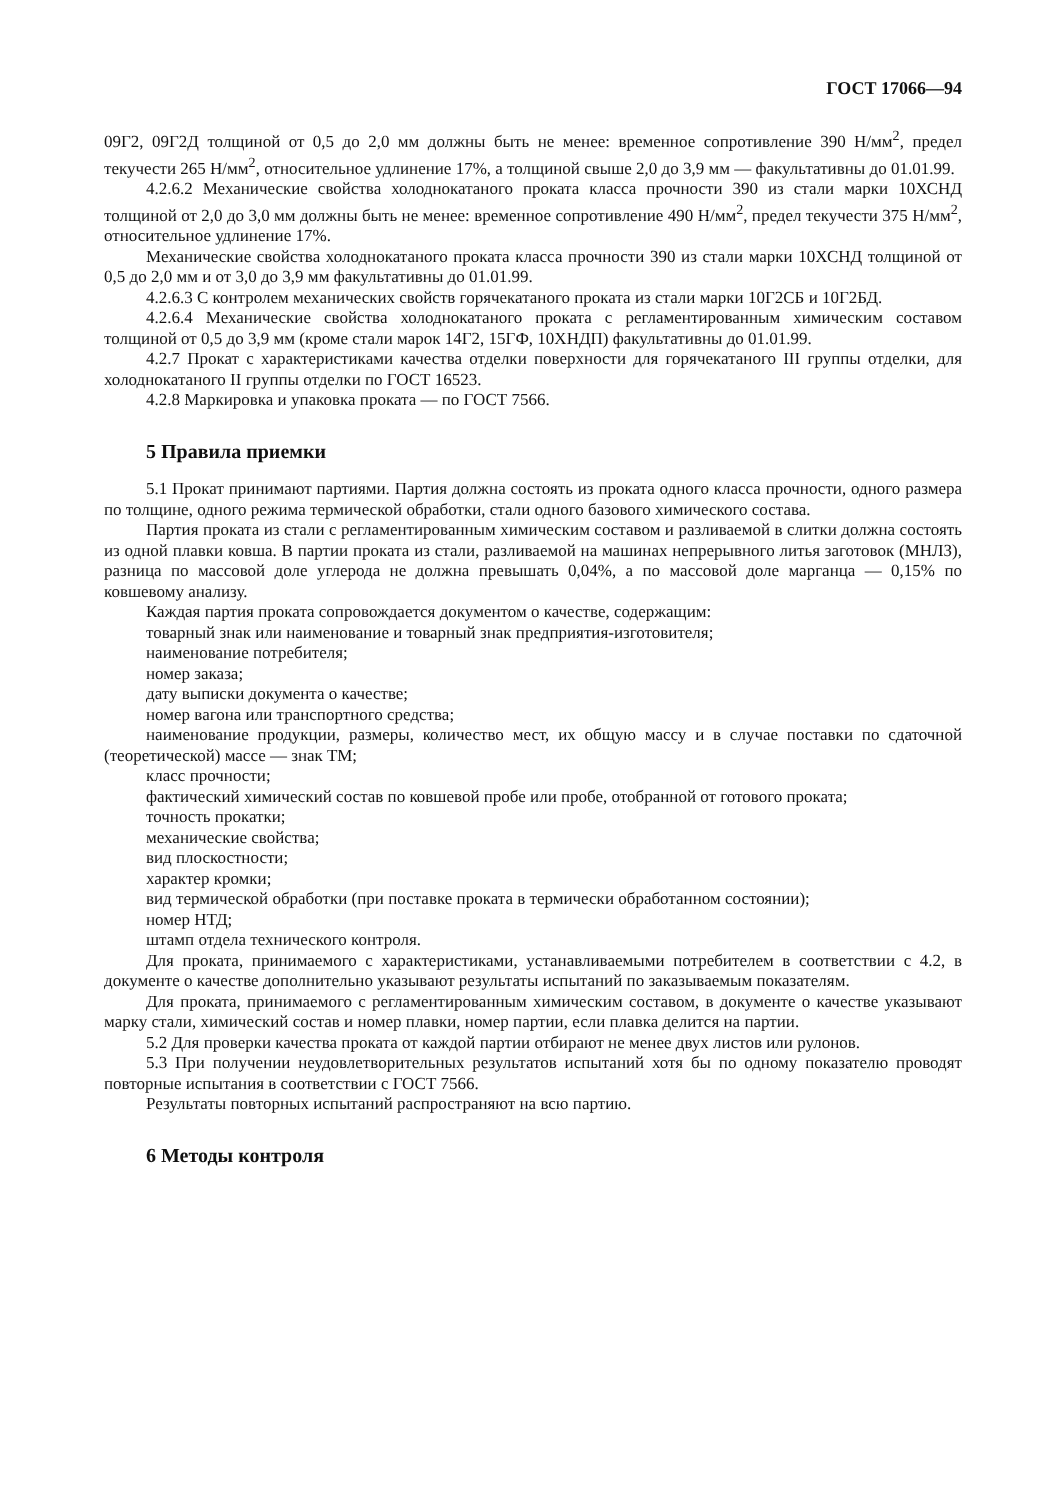ГОСТ 17066—94
09Г2, 09Г2Д толщиной от 0,5 до 2,0 мм должны быть не менее: временное сопротивление 390 Н/мм<sup>2</sup>, предел текучести 265 Н/мм<sup>2</sup>, относительное удлинение 17%, а толщиной свыше 2,0 до 3,9 мм — факультативны до 01.01.99.
4.2.6.2 Механические свойства холоднокатаного проката класса прочности 390 из стали марки 10ХСНД толщиной от 2,0 до 3,0 мм должны быть не менее: временное сопротивление 490 Н/мм<sup>2</sup>, предел текучести 375 Н/мм<sup>2</sup>, относительное удлинение 17%.
Механические свойства холоднокатаного проката класса прочности 390 из стали марки 10ХСНД толщиной от 0,5 до 2,0 мм и от 3,0 до 3,9 мм факультативны до 01.01.99.
4.2.6.3 С контролем механических свойств горячекатаного проката из стали марки 10Г2СБ и 10Г2БД.
4.2.6.4 Механические свойства холоднокатаного проката с регламентированным химическим составом толщиной от 0,5 до 3,9 мм (кроме стали марок 14Г2, 15ГФ, 10ХНДП) факультативны до 01.01.99.
4.2.7 Прокат с характеристиками качества отделки поверхности для горячекатаного III группы отделки, для холоднокатаного II группы отделки по ГОСТ 16523.
4.2.8 Маркировка и упаковка проката — по ГОСТ 7566.
5 Правила приемки
5.1 Прокат принимают партиями. Партия должна состоять из проката одного класса прочности, одного размера по толщине, одного режима термической обработки, стали одного базового химического состава.
Партия проката из стали с регламентированным химическим составом и разливаемой в слитки должна состоять из одной плавки ковша. В партии проката из стали, разливаемой на машинах непрерывного литья заготовок (МНЛЗ), разница по массовой доле углерода не должна превышать 0,04%, а по массовой доле марганца — 0,15% по ковшевому анализу.
Каждая партия проката сопровождается документом о качестве, содержащим:
товарный знак или наименование и товарный знак предприятия-изготовителя;
наименование потребителя;
номер заказа;
дату выписки документа о качестве;
номер вагона или транспортного средства;
наименование продукции, размеры, количество мест, их общую массу и в случае поставки по сдаточной (теоретической) массе — знак ТМ;
класс прочности;
фактический химический состав по ковшевой пробе или пробе, отобранной от готового проката;
точность прокатки;
механические свойства;
вид плоскостности;
характер кромки;
вид термической обработки (при поставке проката в термически обработанном состоянии);
номер НТД;
штамп отдела технического контроля.
Для проката, принимаемого с характеристиками, устанавливаемыми потребителем в соответствии с 4.2, в документе о качестве дополнительно указывают результаты испытаний по заказываемым показателям.
Для проката, принимаемого с регламентированным химическим составом, в документе о качестве указывают марку стали, химический состав и номер плавки, номер партии, если плавка делится на партии.
5.2 Для проверки качества проката от каждой партии отбирают не менее двух листов или рулонов.
5.3 При получении неудовлетворительных результатов испытаний хотя бы по одному показателю проводят повторные испытания в соответствии с ГОСТ 7566.
Результаты повторных испытаний распространяют на всю партию.
6 Методы контроля